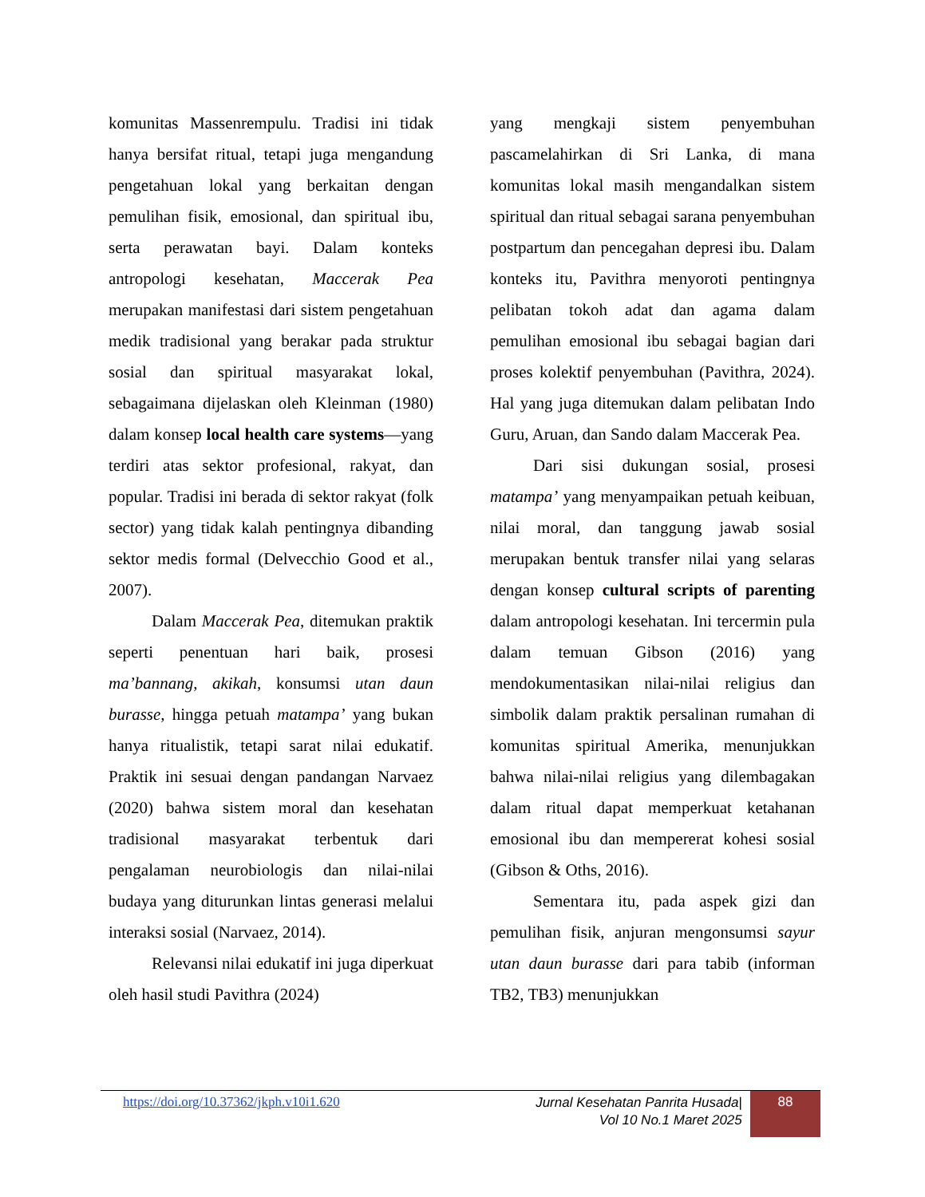komunitas Massenrempulu. Tradisi ini tidak hanya bersifat ritual, tetapi juga mengandung pengetahuan lokal yang berkaitan dengan pemulihan fisik, emosional, dan spiritual ibu, serta perawatan bayi. Dalam konteks antropologi kesehatan, Maccerak Pea merupakan manifestasi dari sistem pengetahuan medik tradisional yang berakar pada struktur sosial dan spiritual masyarakat lokal, sebagaimana dijelaskan oleh Kleinman (1980) dalam konsep local health care systems—yang terdiri atas sektor profesional, rakyat, dan popular. Tradisi ini berada di sektor rakyat (folk sector) yang tidak kalah pentingnya dibanding sektor medis formal (Delvecchio Good et al., 2007).
Dalam Maccerak Pea, ditemukan praktik seperti penentuan hari baik, prosesi ma’bannang, akikah, konsumsi utan daun burasse, hingga petuah matampa’ yang bukan hanya ritualistik, tetapi sarat nilai edukatif. Praktik ini sesuai dengan pandangan Narvaez (2020) bahwa sistem moral dan kesehatan tradisional masyarakat terbentuk dari pengalaman neurobiologis dan nilai-nilai budaya yang diturunkan lintas generasi melalui interaksi sosial (Narvaez, 2014).
Relevansi nilai edukatif ini juga diperkuat oleh hasil studi Pavithra (2024)
yang mengkaji sistem penyembuhan pascamelahirkan di Sri Lanka, di mana komunitas lokal masih mengandalkan sistem spiritual dan ritual sebagai sarana penyembuhan postpartum dan pencegahan depresi ibu. Dalam konteks itu, Pavithra menyoroti pentingnya pelibatan tokoh adat dan agama dalam pemulihan emosional ibu sebagai bagian dari proses kolektif penyembuhan (Pavithra, 2024). Hal yang juga ditemukan dalam pelibatan Indo Guru, Aruan, dan Sando dalam Maccerak Pea.
Dari sisi dukungan sosial, prosesi matampa’ yang menyampaikan petuah keibuan, nilai moral, dan tanggung jawab sosial merupakan bentuk transfer nilai yang selaras dengan konsep cultural scripts of parenting dalam antropologi kesehatan. Ini tercermin pula dalam temuan Gibson (2016) yang mendokumentasikan nilai-nilai religius dan simbolik dalam praktik persalinan rumahan di komunitas spiritual Amerika, menunjukkan bahwa nilai-nilai religius yang dilembagakan dalam ritual dapat memperkuat ketahanan emosional ibu dan mempererat kohesi sosial (Gibson & Oths, 2016).
Sementara itu, pada aspek gizi dan pemulihan fisik, anjuran mengonsumsi sayur utan daun burasse dari para tabib (informan TB2, TB3) menunjukkan
https://doi.org/10.37362/jkph.v10i1.620
Jurnal Kesehatan Panrita Husada|
Vol 10 No.1 Maret 2025
88